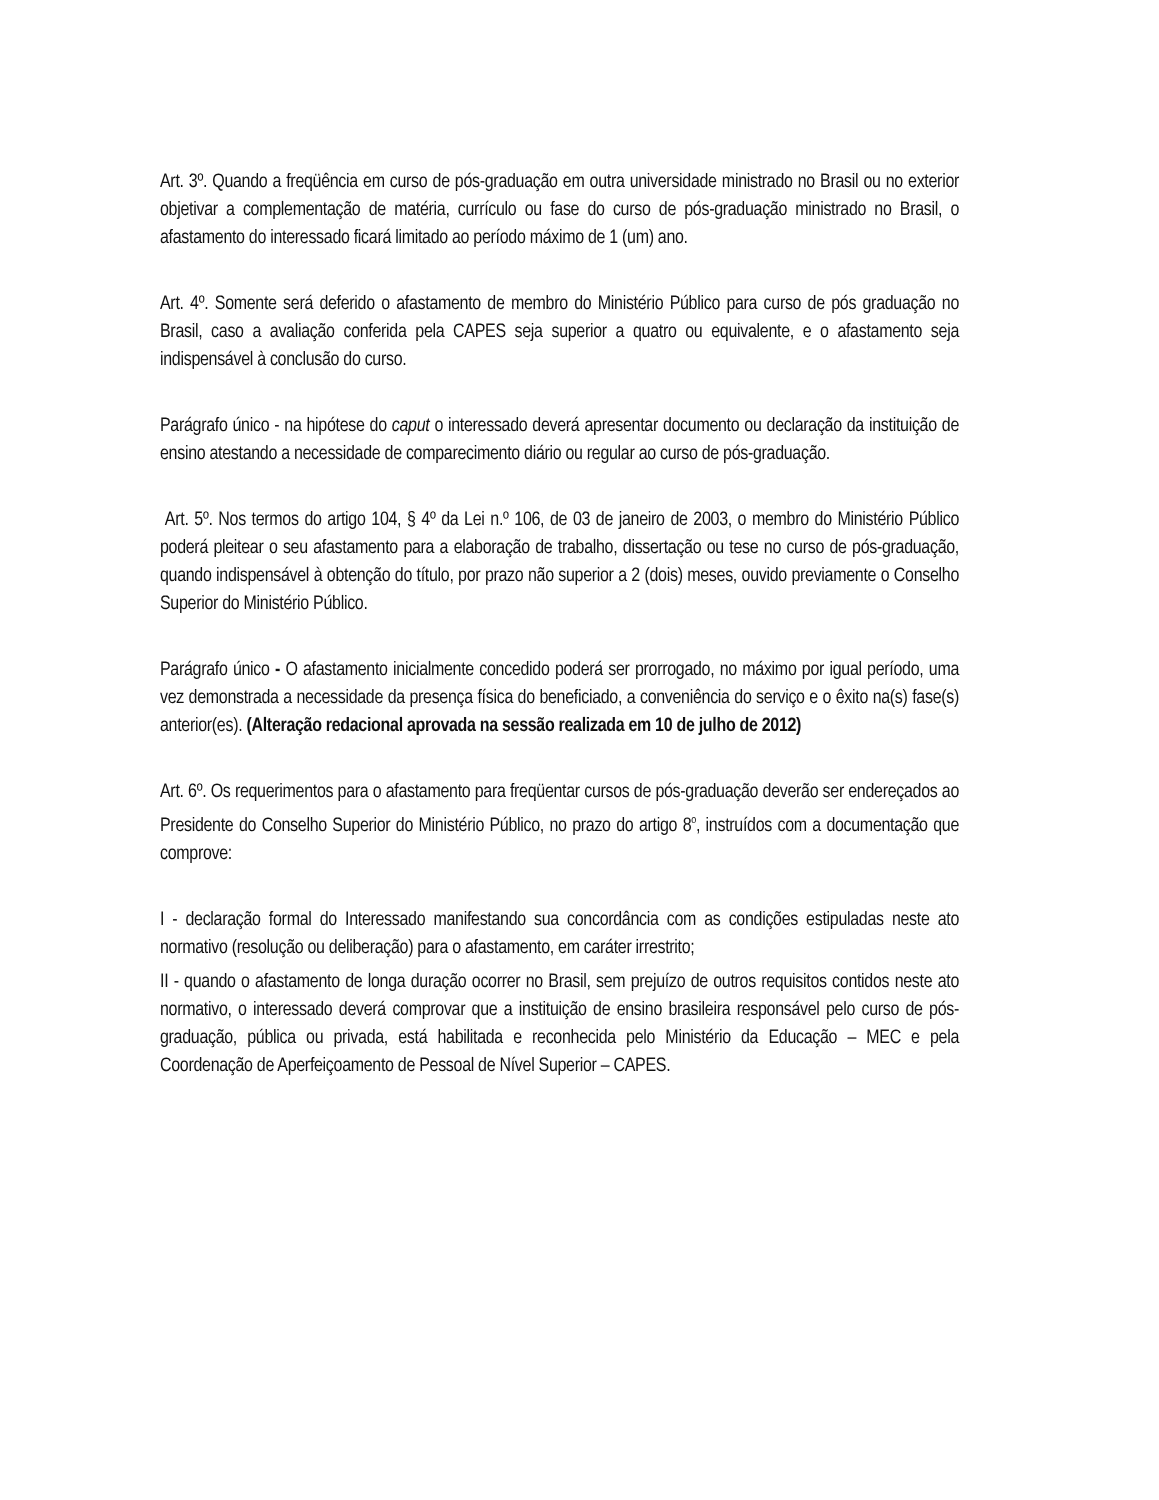Art. 3º. Quando a freqüência em curso de pós-graduação em outra universidade ministrado no Brasil ou no exterior objetivar a complementação de matéria, currículo ou fase do curso de pós-graduação ministrado no Brasil, o afastamento do interessado ficará limitado ao período máximo de 1 (um) ano.
Art. 4º. Somente será deferido o afastamento de membro do Ministério Público para curso de pós graduação no Brasil, caso a avaliação conferida pela CAPES seja superior a quatro ou equivalente, e o afastamento seja indispensável à conclusão do curso.
Parágrafo único - na hipótese do caput o interessado deverá apresentar documento ou declaração da instituição de ensino atestando a necessidade de comparecimento diário ou regular ao curso de pós-graduação.
Art. 5º. Nos termos do artigo 104, § 4º da Lei n.º 106, de 03 de janeiro de 2003, o membro do Ministério Público poderá pleitear o seu afastamento para a elaboração de trabalho, dissertação ou tese no curso de pós-graduação, quando indispensável à obtenção do título, por prazo não superior a 2 (dois) meses, ouvido previamente o Conselho Superior do Ministério Público.
Parágrafo único - O afastamento inicialmente concedido poderá ser prorrogado, no máximo por igual período, uma vez demonstrada a necessidade da presença física do beneficiado, a conveniência do serviço e o êxito na(s) fase(s) anterior(es). (Alteração redacional aprovada na sessão realizada em 10 de julho de 2012)
Art. 6º. Os requerimentos para o afastamento para freqüentar cursos de pós-graduação deverão ser endereçados ao Presidente do Conselho Superior do Ministério Público, no prazo do artigo 8<sup>o</sup>, instruídos com a documentação que comprove:
I - declaração formal do Interessado manifestando sua concordância com as condições estipuladas neste ato normativo (resolução ou deliberação) para o afastamento, em caráter irrestrito;
II - quando o afastamento de longa duração ocorrer no Brasil, sem prejuízo de outros requisitos contidos neste ato normativo, o interessado deverá comprovar que a instituição de ensino brasileira responsável pelo curso de pós-graduação, pública ou privada, está habilitada e reconhecida pelo Ministério da Educação – MEC e pela Coordenação de Aperfeiçoamento de Pessoal de Nível Superior – CAPES.